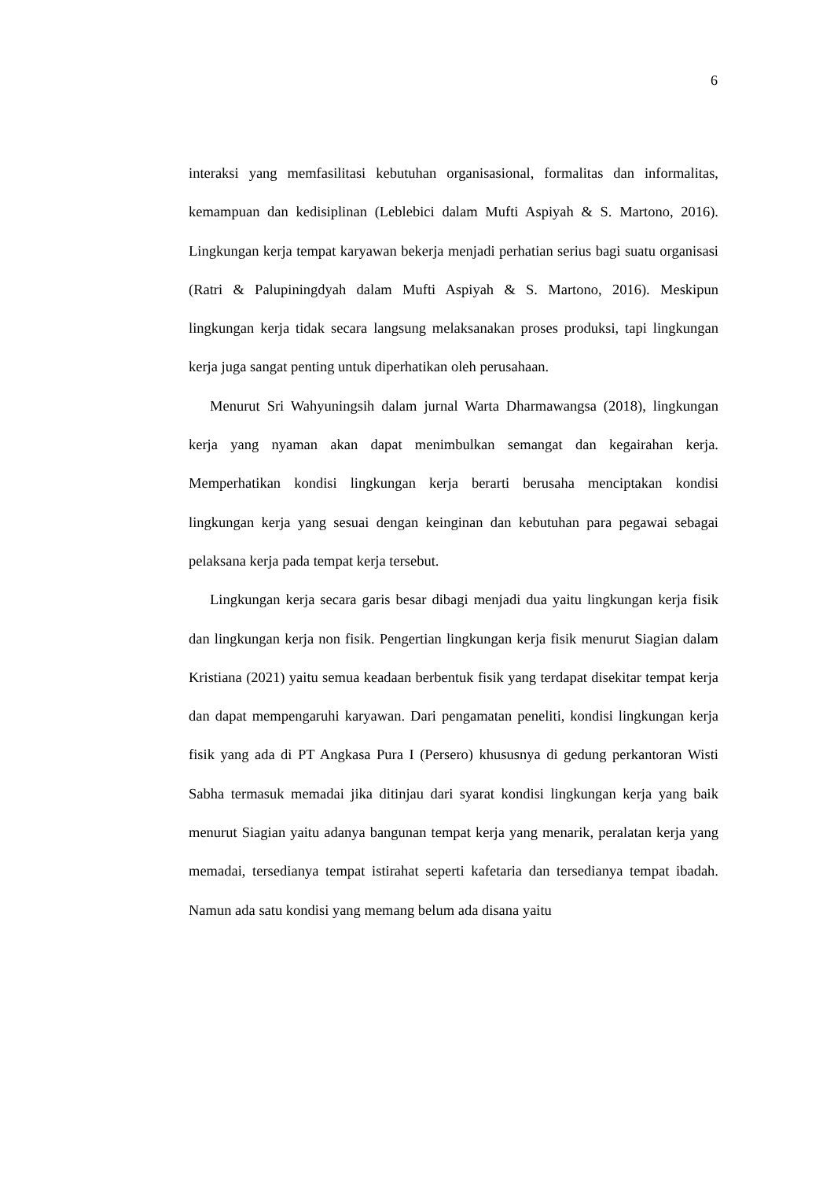6
interaksi yang memfasilitasi kebutuhan organisasional, formalitas dan informalitas, kemampuan dan kedisiplinan (Leblebici dalam Mufti Aspiyah & S. Martono, 2016). Lingkungan kerja tempat karyawan bekerja menjadi perhatian serius bagi suatu organisasi (Ratri & Palupiningdyah dalam Mufti Aspiyah & S. Martono, 2016). Meskipun lingkungan kerja tidak secara langsung melaksanakan proses produksi, tapi lingkungan kerja juga sangat penting untuk diperhatikan oleh perusahaan.
Menurut Sri Wahyuningsih dalam jurnal Warta Dharmawangsa (2018), lingkungan kerja yang nyaman akan dapat menimbulkan semangat dan kegairahan kerja. Memperhatikan kondisi lingkungan kerja berarti berusaha menciptakan kondisi lingkungan kerja yang sesuai dengan keinginan dan kebutuhan para pegawai sebagai pelaksana kerja pada tempat kerja tersebut.
Lingkungan kerja secara garis besar dibagi menjadi dua yaitu lingkungan kerja fisik dan lingkungan kerja non fisik. Pengertian lingkungan kerja fisik menurut Siagian dalam Kristiana (2021) yaitu semua keadaan berbentuk fisik yang terdapat disekitar tempat kerja dan dapat mempengaruhi karyawan. Dari pengamatan peneliti, kondisi lingkungan kerja fisik yang ada di PT Angkasa Pura I (Persero) khususnya di gedung perkantoran Wisti Sabha termasuk memadai jika ditinjau dari syarat kondisi lingkungan kerja yang baik menurut Siagian yaitu adanya bangunan tempat kerja yang menarik, peralatan kerja yang memadai, tersedianya tempat istirahat seperti kafetaria dan tersedianya tempat ibadah. Namun ada satu kondisi yang memang belum ada disana yaitu